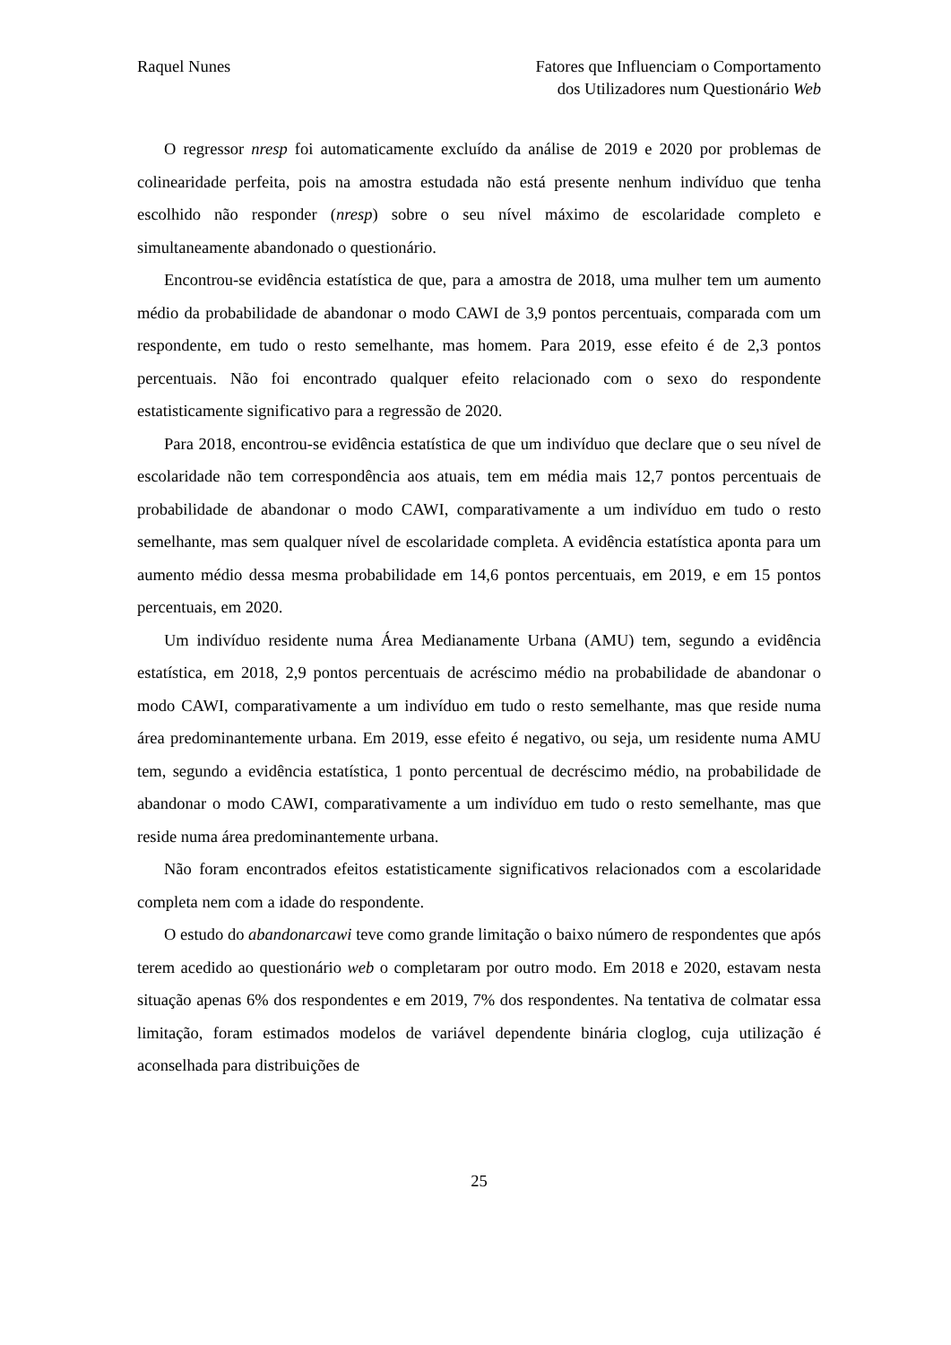Raquel Nunes Fatores que Influenciam o Comportamento
dos Utilizadores num Questionário Web
O regressor nresp foi automaticamente excluído da análise de 2019 e 2020 por problemas de colinearidade perfeita, pois na amostra estudada não está presente nenhum indivíduo que tenha escolhido não responder (nresp) sobre o seu nível máximo de escolaridade completo e simultaneamente abandonado o questionário.
Encontrou-se evidência estatística de que, para a amostra de 2018, uma mulher tem um aumento médio da probabilidade de abandonar o modo CAWI de 3,9 pontos percentuais, comparada com um respondente, em tudo o resto semelhante, mas homem. Para 2019, esse efeito é de 2,3 pontos percentuais. Não foi encontrado qualquer efeito relacionado com o sexo do respondente estatisticamente significativo para a regressão de 2020.
Para 2018, encontrou-se evidência estatística de que um indivíduo que declare que o seu nível de escolaridade não tem correspondência aos atuais, tem em média mais 12,7 pontos percentuais de probabilidade de abandonar o modo CAWI, comparativamente a um indivíduo em tudo o resto semelhante, mas sem qualquer nível de escolaridade completa. A evidência estatística aponta para um aumento médio dessa mesma probabilidade em 14,6 pontos percentuais, em 2019, e em 15 pontos percentuais, em 2020.
Um indivíduo residente numa Área Medianamente Urbana (AMU) tem, segundo a evidência estatística, em 2018, 2,9 pontos percentuais de acréscimo médio na probabilidade de abandonar o modo CAWI, comparativamente a um indivíduo em tudo o resto semelhante, mas que reside numa área predominantemente urbana. Em 2019, esse efeito é negativo, ou seja, um residente numa AMU tem, segundo a evidência estatística, 1 ponto percentual de decréscimo médio, na probabilidade de abandonar o modo CAWI, comparativamente a um indivíduo em tudo o resto semelhante, mas que reside numa área predominantemente urbana.
Não foram encontrados efeitos estatisticamente significativos relacionados com a escolaridade completa nem com a idade do respondente.
O estudo do abandonarcawi teve como grande limitação o baixo número de respondentes que após terem acedido ao questionário web o completaram por outro modo. Em 2018 e 2020, estavam nesta situação apenas 6% dos respondentes e em 2019, 7% dos respondentes. Na tentativa de colmatar essa limitação, foram estimados modelos de variável dependente binária cloglog, cuja utilização é aconselhada para distribuições de
25